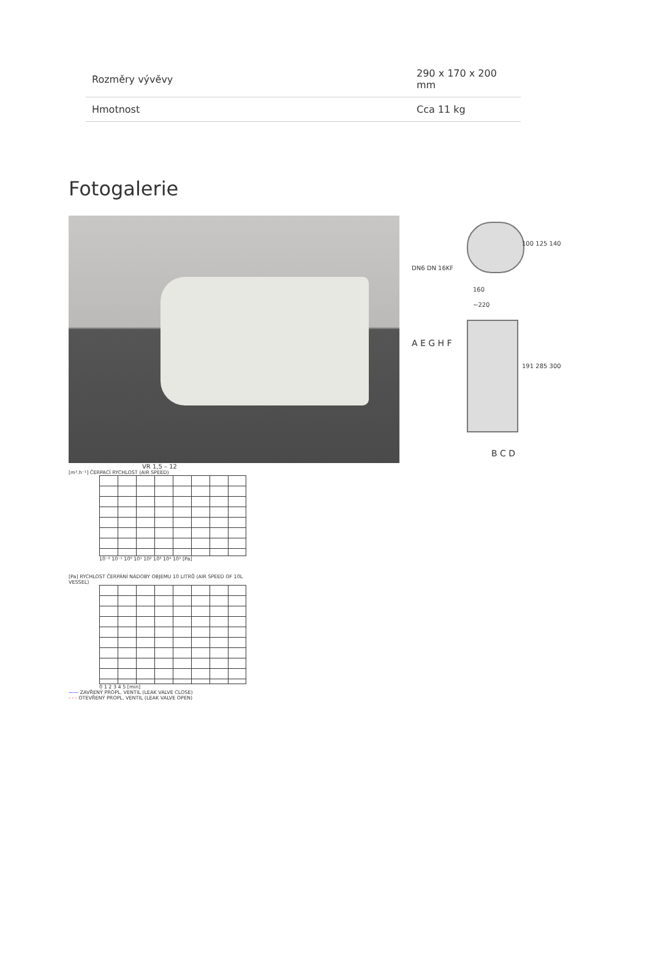| Rozměry vývěvy | 290 x 170 x 200 mm |
| Hmotnost | Cca 11 kg |
Fotogalerie
100 125 140
160
~220
191 285 300
DN6 DN 16KF
A E G H F
B C D
VR 1,5 – 12
[m³.h⁻¹] ČERPACÍ RYCHLOST (AIR SPEED)
10⁻² 10⁻¹ 10⁰ 10¹ 10² 10³ 10⁴ 10⁵ [Pa]
[Pa] RYCHLOST ČERPÁNÍ NÁDOBY OBJEMU 10 LITRŮ (AIR SPEED OF 10L VESSEL)
0 1 2 3 4 5 [min]
—— ZAVŘENÝ PROPL. VENTIL (LEAK VALVE CLOSE)
- - - OTEVŘENÝ PROPL. VENTIL (LEAK VALVE OPEN)